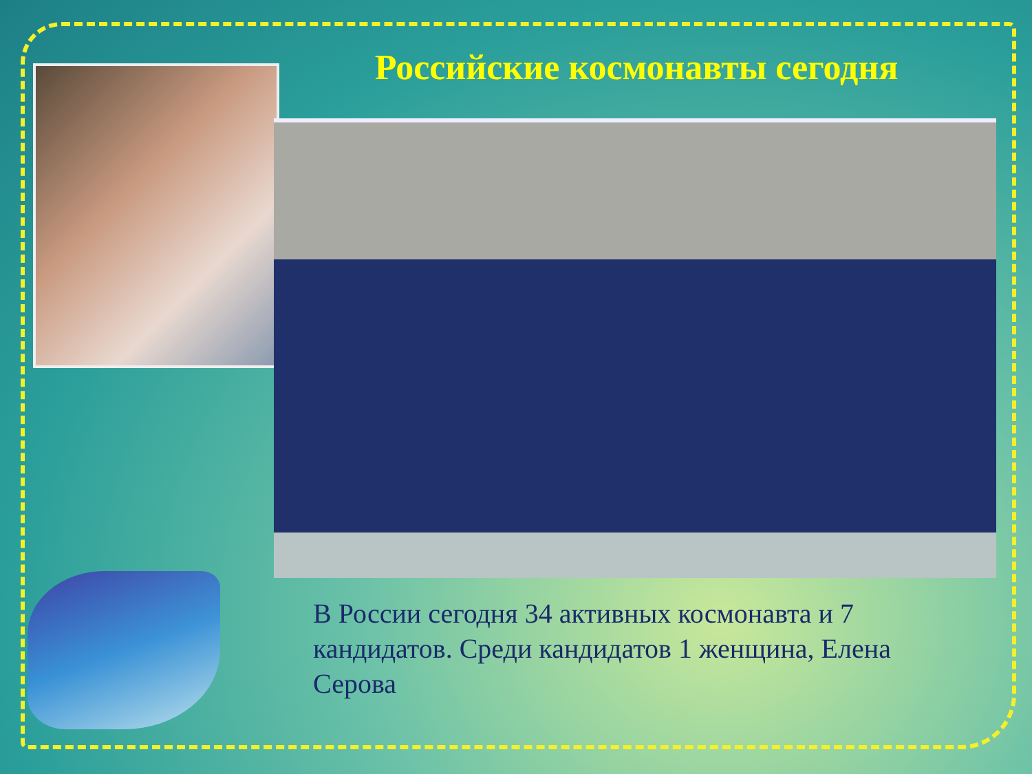Российские космонавты сегодня
В России сегодня 34 активных космонавта и 7 кандидатов. Среди кандидатов 1 женщина, Елена Серова